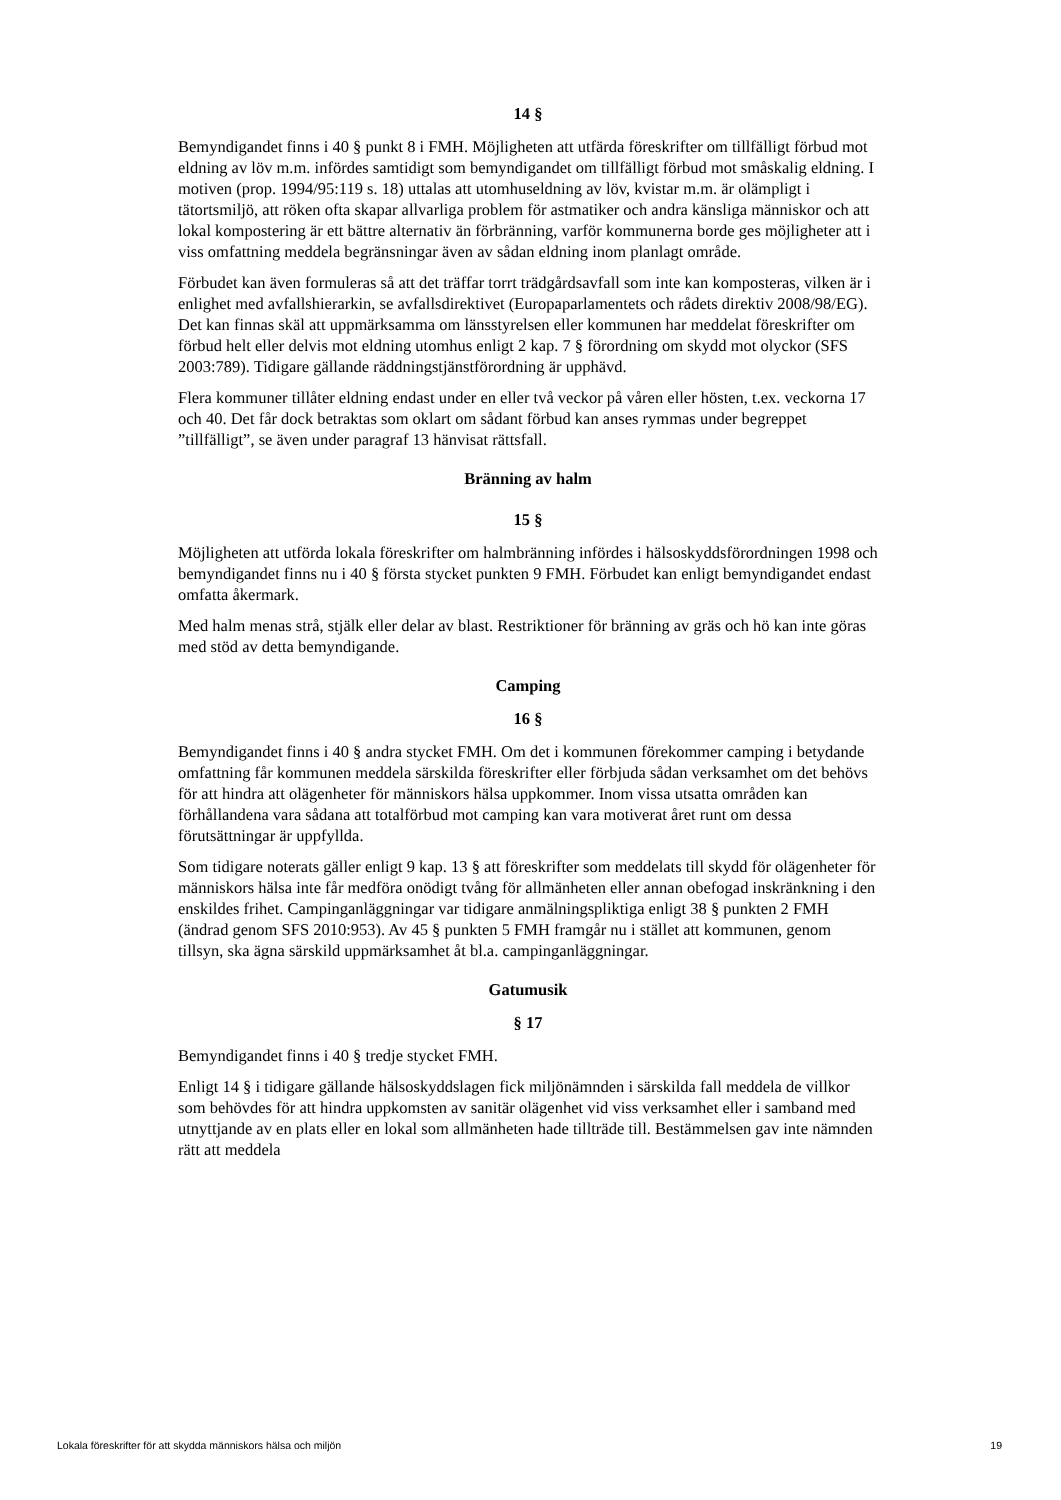14 §
Bemyndigandet finns i 40 § punkt 8 i FMH. Möjligheten att utfärda föreskrifter om tillfälligt förbud mot eldning av löv m.m. infördes samtidigt som bemyndigandet om tillfälligt förbud mot småskalig eldning. I motiven (prop. 1994/95:119 s. 18) uttalas att utomhuseldning av löv, kvistar m.m. är olämpligt i tätortsmiljö, att röken ofta skapar allvarliga problem för astmatiker och andra känsliga människor och att lokal kompostering är ett bättre alternativ än förbränning, varför kommunerna borde ges möjligheter att i viss omfattning meddela begränsningar även av sådan eldning inom planlagt område.
Förbudet kan även formuleras så att det träffar torrt trädgårdsavfall som inte kan komposteras, vilken är i enlighet med avfallshierarkin, se avfallsdirektivet (Europaparlamentets och rådets direktiv 2008/98/EG). Det kan finnas skäl att uppmärksamma om länsstyrelsen eller kommunen har meddelat föreskrifter om förbud helt eller delvis mot eldning utomhus enligt 2 kap. 7 § förordning om skydd mot olyckor (SFS 2003:789). Tidigare gällande räddningstjänstförordning är upphävd.
Flera kommuner tillåter eldning endast under en eller två veckor på våren eller hösten, t.ex. veckorna 17 och 40. Det får dock betraktas som oklart om sådant förbud kan anses rymmas under begreppet ”tillfälligt”, se även under paragraf 13 hänvisat rättsfall.
Bränning av halm
15 §
Möjligheten att utförda lokala föreskrifter om halmbränning infördes i hälsoskyddsförordningen 1998 och bemyndigandet finns nu i 40 § första stycket punkten 9 FMH. Förbudet kan enligt bemyndigandet endast omfatta åkermark.
Med halm menas strå, stjälk eller delar av blast. Restriktioner för bränning av gräs och hö kan inte göras med stöd av detta bemyndigande.
Camping
16 §
Bemyndigandet finns i 40 § andra stycket FMH. Om det i kommunen förekommer camping i betydande omfattning får kommunen meddela särskilda föreskrifter eller förbjuda sådan verksamhet om det behövs för att hindra att olägenheter för människors hälsa uppkommer. Inom vissa utsatta områden kan förhållandena vara sådana att totalförbud mot camping kan vara motiverat året runt om dessa förutsättningar är uppfyllda.
Som tidigare noterats gäller enligt 9 kap. 13 § att föreskrifter som meddelats till skydd för olägenheter för människors hälsa inte får medföra onödigt tvång för allmänheten eller annan obefogad inskränkning i den enskildes frihet. Campinganläggningar var tidigare anmälningspliktiga enligt 38 § punkten 2 FMH (ändrad genom SFS 2010:953). Av 45 § punkten 5 FMH framgår nu i stället att kommunen, genom tillsyn, ska ägna särskild uppmärksamhet åt bl.a. campinganläggningar.
Gatumusik
§ 17
Bemyndigandet finns i 40 § tredje stycket FMH.
Enligt 14 § i tidigare gällande hälsoskyddslagen fick miljönämnden i särskilda fall meddela de villkor som behövdes för att hindra uppkomsten av sanitär olägenhet vid viss verksamhet eller i samband med utnyttjande av en plats eller en lokal som allmänheten hade tillträde till. Bestämmelsen gav inte nämnden rätt att meddela
Lokala föreskrifter för att skydda människors hälsa och miljön 19